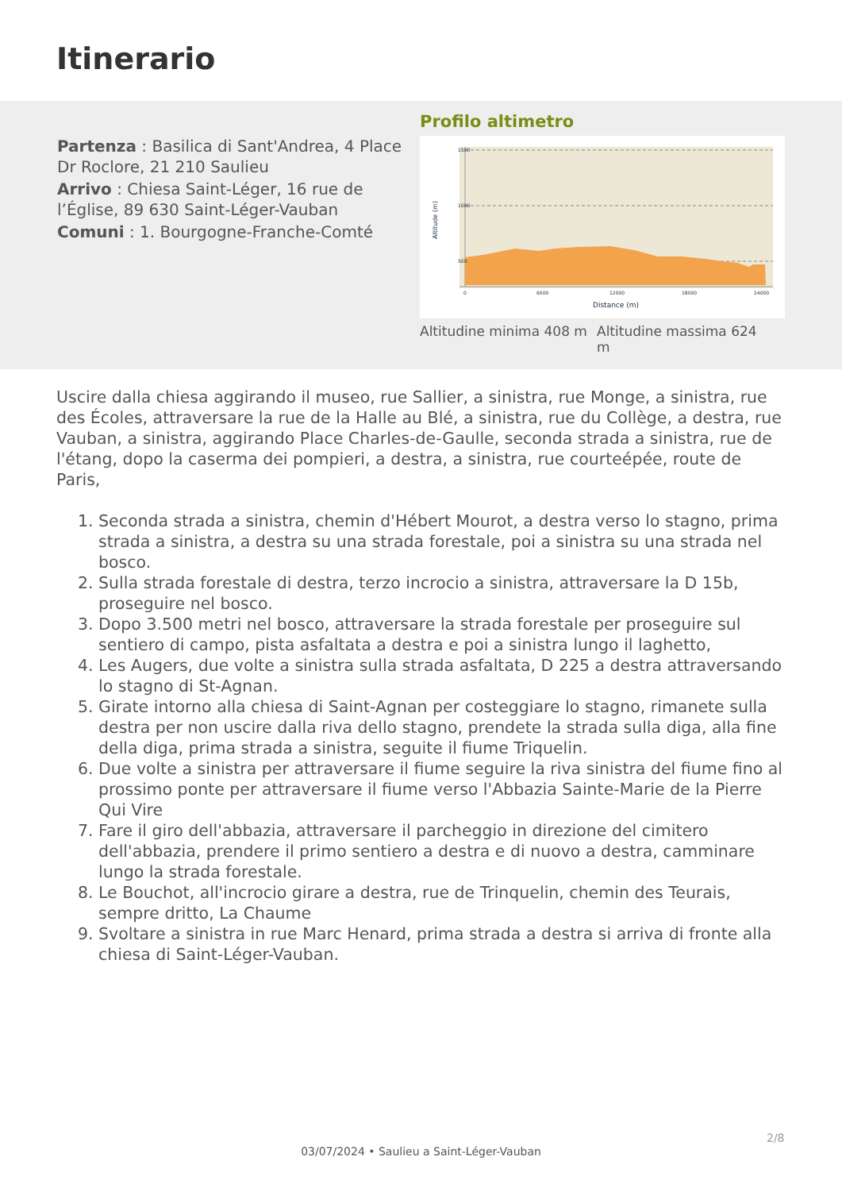Itinerario
Partenza : Basilica di Sant'Andrea, 4 Place Dr Roclore, 21 210 Saulieu
Arrivo : Chiesa Saint-Léger, 16 rue de l’Église, 89 630 Saint-Léger-Vauban
Comuni : 1. Bourgogne-Franche-Comté
Profilo altimetro
1500
1000
500
0
6000
12000
18000
24000
Distance (m)
Altitude (m)
Altitudine minima 408 m
Altitudine massima 624 m
Uscire dalla chiesa aggirando il museo, rue Sallier, a sinistra, rue Monge, a sinistra, rue des Écoles, attraversare la rue de la Halle au Blé, a sinistra, rue du Collège, a destra, rue Vauban, a sinistra, aggirando Place Charles-de-Gaulle, seconda strada a sinistra, rue de l'étang, dopo la caserma dei pompieri, a destra, a sinistra, rue courteépée, route de Paris,
1. Seconda strada a sinistra, chemin d'Hébert Mourot, a destra verso lo stagno, prima strada a sinistra, a destra su una strada forestale, poi a sinistra su una strada nel bosco.
2. Sulla strada forestale di destra, terzo incrocio a sinistra, attraversare la D 15b, proseguire nel bosco.
3. Dopo 3.500 metri nel bosco, attraversare la strada forestale per proseguire sul sentiero di campo, pista asfaltata a destra e poi a sinistra lungo il laghetto,
4. Les Augers, due volte a sinistra sulla strada asfaltata, D 225 a destra attraversando lo stagno di St-Agnan.
5. Girate intorno alla chiesa di Saint-Agnan per costeggiare lo stagno, rimanete sulla destra per non uscire dalla riva dello stagno, prendete la strada sulla diga, alla fine della diga, prima strada a sinistra, seguite il fiume Triquelin.
6. Due volte a sinistra per attraversare il fiume seguire la riva sinistra del fiume fino al prossimo ponte per attraversare il fiume verso l'Abbazia Sainte-Marie de la Pierre Qui Vire
7. Fare il giro dell'abbazia, attraversare il parcheggio in direzione del cimitero dell'abbazia, prendere il primo sentiero a destra e di nuovo a destra, camminare lungo la strada forestale.
8. Le Bouchot, all'incrocio girare a destra, rue de Trinquelin, chemin des Teurais, sempre dritto, La Chaume
9. Svoltare a sinistra in rue Marc Henard, prima strada a destra si arriva di fronte alla chiesa di Saint-Léger-Vauban.
2/8
03/07/2024 • Saulieu a Saint-Léger-Vauban